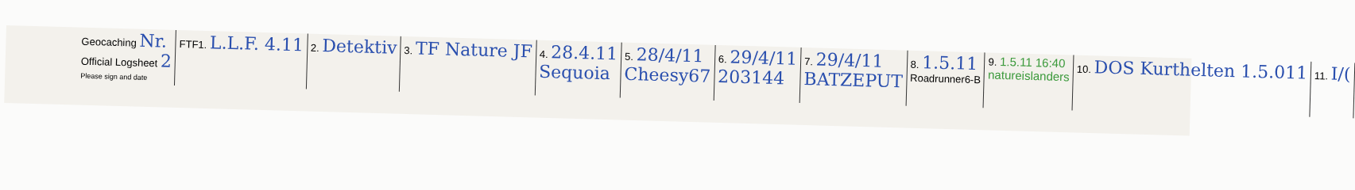| Geocaching Nr. Official Logsheet 2 Please sign and date | FTF1. L.L.F. 4.11 | 2. Detektiv | 3. TF Nature JF | 4. 28.4.11 Sequoia | 5. 28/4/11 Cheesy67 | 6. 29/4/11 203144 | 7. 29/4/11 BATZEPUT | 8. 1.5.11 Roadrunner6-B | 9. 1.5.11 16:40 natureislanders | 10. DOS Kurthelten 1.5.011 | 11. I/( |